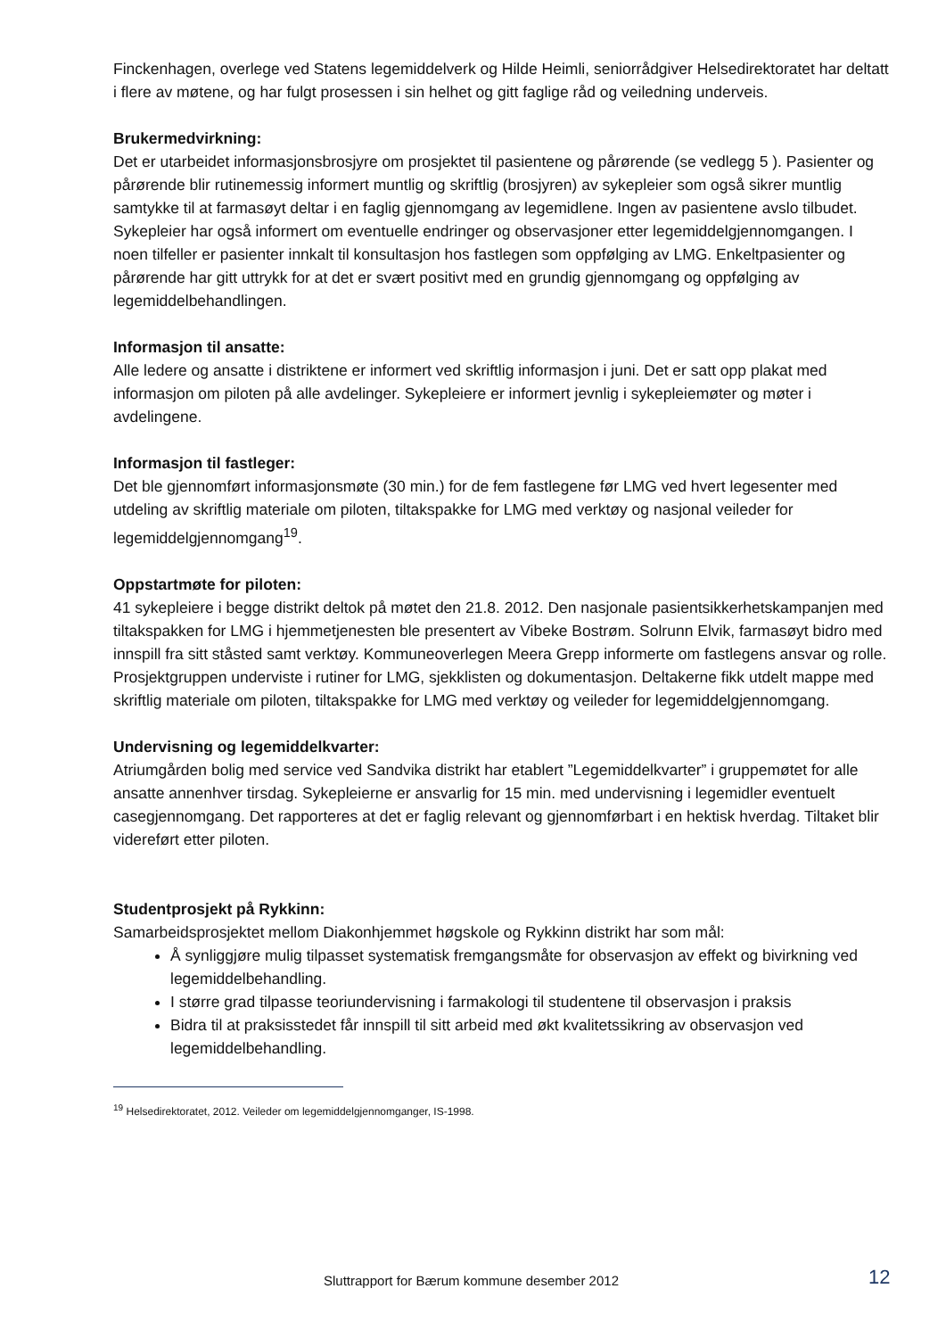Finckenhagen, overlege ved Statens legemiddelverk og Hilde Heimli, seniorrådgiver Helsedirektoratet har deltatt i flere av møtene, og har fulgt prosessen i sin helhet og gitt faglige råd og veiledning underveis.
Brukermedvirkning:
Det er utarbeidet informasjonsbrosjyre om prosjektet til pasientene og pårørende (se vedlegg 5 ). Pasienter og pårørende blir rutinemessig informert muntlig og skriftlig (brosjyren) av sykepleier som også sikrer muntlig samtykke til at farmasøyt deltar i en faglig gjennomgang av legemidlene. Ingen av pasientene avslo tilbudet. Sykepleier har også informert om eventuelle endringer og observasjoner etter legemiddelgjennomgangen. I noen tilfeller er pasienter innkalt til konsultasjon hos fastlegen som oppfølging av LMG. Enkeltpasienter og pårørende har gitt uttrykk for at det er svært positivt med en grundig gjennomgang og oppfølging av legemiddelbehandlingen.
Informasjon til ansatte:
Alle ledere og ansatte i distriktene er informert ved skriftlig informasjon i juni. Det er satt opp plakat med informasjon om piloten på alle avdelinger. Sykepleiere er informert jevnlig i sykepleiemøter og møter i avdelingene.
Informasjon til fastleger:
Det ble gjennomført informasjonsmøte (30 min.) for de fem fastlegene før LMG ved hvert legesenter med utdeling av skriftlig materiale om piloten, tiltakspakke for LMG med verktøy og nasjonal veileder for legemiddelgjennomgang<sup>19</sup>.
Oppstartmøte for piloten:
41 sykepleiere i begge distrikt deltok på møtet den 21.8. 2012. Den nasjonale pasientsikkerhetskampanjen med tiltakspakken for LMG i hjemmetjenesten ble presentert av Vibeke Bostrøm. Solrunn Elvik, farmasøyt bidro med innspill fra sitt ståsted samt verktøy. Kommuneoverlegen Meera Grepp informerte om fastlegens ansvar og rolle. Prosjektgruppen underviste i rutiner for LMG, sjekklisten og dokumentasjon. Deltakerne fikk utdelt mappe med skriftlig materiale om piloten, tiltakspakke for LMG med verktøy og veileder for legemiddelgjennomgang.
Undervisning og legemiddelkvarter:
Atriumgården bolig med service ved Sandvika distrikt har etablert ”Legemiddelkvarter” i gruppemøtet for alle ansatte annenhver tirsdag. Sykepleierne er ansvarlig for 15 min. med undervisning i legemidler eventuelt casegjennomgang. Det rapporteres at det er faglig relevant og gjennomførbart i en hektisk hverdag. Tiltaket blir videreført etter piloten.
Studentprosjekt på Rykkinn:
Samarbeidsprosjektet mellom Diakonhjemmet høgskole og Rykkinn distrikt har som mål:
Å synliggjøre mulig tilpasset systematisk fremgangsmåte for observasjon av effekt og bivirkning ved legemiddelbehandling.
I større grad tilpasse teoriundervisning i farmakologi til studentene til observasjon i praksis
Bidra til at praksisstedet får innspill til sitt arbeid med økt kvalitetssikring av observasjon ved legemiddelbehandling.
<sup>19</sup> Helsedirektoratet, 2012. Veileder om legemiddelgjennomganger, IS-1998.
Sluttrapport for Bærum kommune desember 2012 12